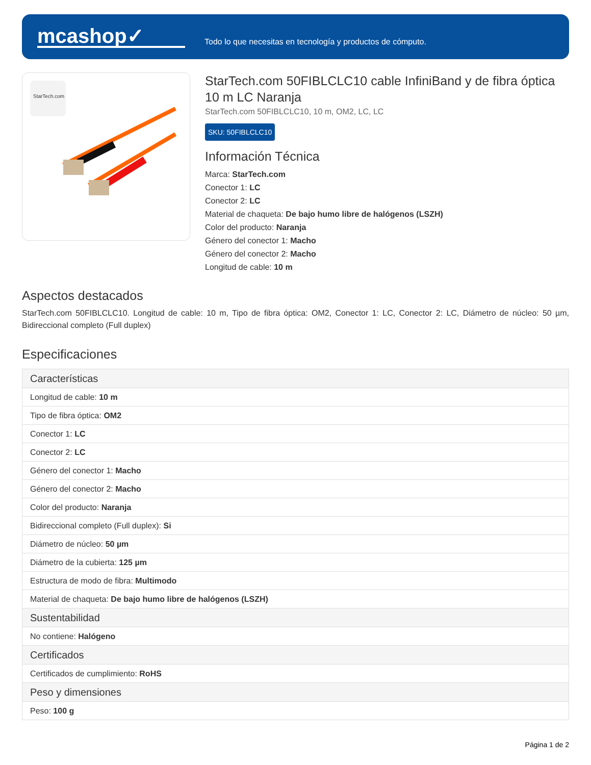mcashop✓
Todo lo que necesitas en tecnología y productos de cómputo.
StarTech.com
StarTech.com 50FIBLCLC10 cable InfiniBand y de fibra óptica 10 m LC Naranja
StarTech.com 50FIBLCLC10, 10 m, OM2, LC, LC
SKU: 50FIBLCLC10
Información Técnica
Marca: StarTech.com
Conector 1: LC
Conector 2: LC
Material de chaqueta: De bajo humo libre de halógenos (LSZH)
Color del producto: Naranja
Género del conector 1: Macho
Género del conector 2: Macho
Longitud de cable: 10 m
Aspectos destacados
StarTech.com 50FIBLCLC10. Longitud de cable: 10 m, Tipo de fibra óptica: OM2, Conector 1: LC, Conector 2: LC, Diámetro de núcleo: 50 µm, Bidireccional completo (Full duplex)
Especificaciones
| Características |
| --- |
| Longitud de cable: 10 m |
| Tipo de fibra óptica: OM2 |
| Conector 1: LC |
| Conector 2: LC |
| Género del conector 1: Macho |
| Género del conector 2: Macho |
| Color del producto: Naranja |
| Bidireccional completo (Full duplex): Si |
| Diámetro de núcleo: 50 µm |
| Diámetro de la cubierta: 125 µm |
| Estructura de modo de fibra: Multimodo |
| Material de chaqueta: De bajo humo libre de halógenos (LSZH) |
| Sustentabilidad |
| No contiene: Halógeno |
| Certificados |
| Certificados de cumplimiento: RoHS |
| Peso y dimensiones |
| Peso: 100 g |
Página 1 de 2